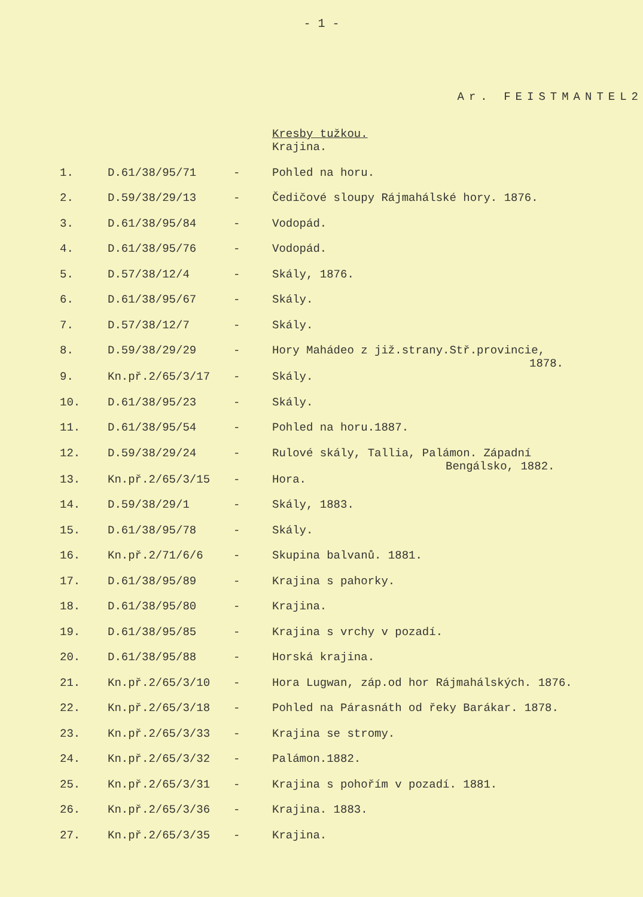- 1 -
Ar. FEISTMANTEL2
Kresby tužkou.
| | | | Krajina. |
| 1. | D.61/38/95/71 | - | Pohled na horu. |
| 2. | D.59/38/29/13 | - | Čedičové sloupy Rájmahálské hory. 1876. |
| 3. | D.61/38/95/84 | - | Vodopád. |
| 4. | D.61/38/95/76 | - | Vodopád. |
| 5. | D.57/38/12/4 | - | Skály, 1876. |
| 6. | D.61/38/95/67 | - | Skály. |
| 7. | D.57/38/12/7 | - | Skály. |
| 8. | D.59/38/29/29 | - | Hory Mahádeo z již.strany.Stř.provincie, 1878. |
| 9. | Kn.př.2/65/3/17 | - | Skály. |
| 10. | D.61/38/95/23 | - | Skály. |
| 11. | D.61/38/95/54 | - | Pohled na horu.1887. |
| 12. | D.59/38/29/24 | - | Rulové skály, Tallia, Palámon. Západní Bengálsko, 1882. |
| 13. | Kn.př.2/65/3/15 | - | Hora. |
| 14. | D.59/38/29/1 | - | Skály, 1883. |
| 15. | D.61/38/95/78 | - | Skály. |
| 16. | Kn.př.2/71/6/6 | - | Skupina balvanů. 1881. |
| 17. | D.61/38/95/89 | - | Krajina s pahorky. |
| 18. | D.61/38/95/80 | - | Krajina. |
| 19. | D.61/38/95/85 | - | Krajina s vrchy v pozadí. |
| 20. | D.61/38/95/88 | - | Horská krajina. |
| 21. | Kn.př.2/65/3/10 | - | Hora Lugwan, záp.od hor Rájmahálských. 1876. |
| 22. | Kn.př.2/65/3/18 | - | Pohled na Párasnáth od řeky Barákar. 1878. |
| 23. | Kn.př.2/65/3/33 | - | Krajina se stromy. |
| 24. | Kn.př.2/65/3/32 | - | Palámon.1882. |
| 25. | Kn.př.2/65/3/31 | - | Krajina s pohořím v pozadí. 1881. |
| 26. | Kn.př.2/65/3/36 | - | Krajina. 1883. |
| 27. | Kn.př.2/65/3/35 | - | Krajina. |